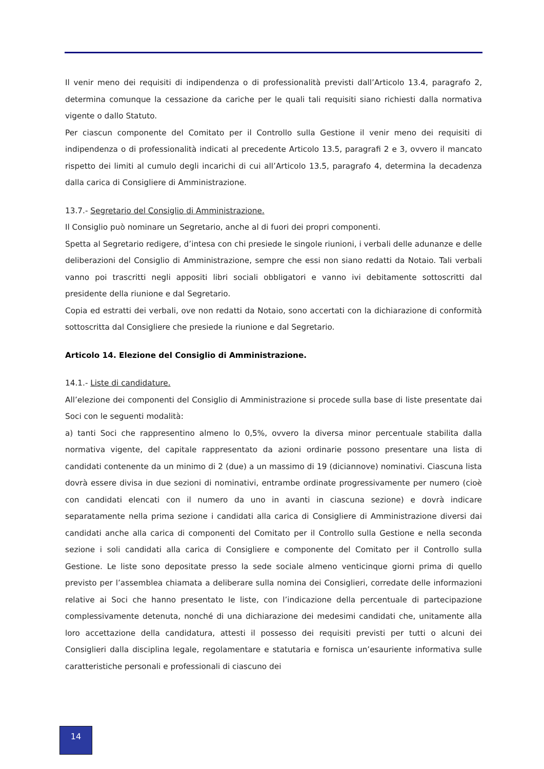Il venir meno dei requisiti di indipendenza o di professionalità previsti dall’Articolo 13.4, paragrafo 2, determina comunque la cessazione da cariche per le quali tali requisiti siano richiesti dalla normativa vigente o dallo Statuto.
Per ciascun componente del Comitato per il Controllo sulla Gestione il venir meno dei requisiti di indipendenza o di professionalità indicati al precedente Articolo 13.5, paragrafi 2 e 3, ovvero il mancato rispetto dei limiti al cumulo degli incarichi di cui all’Articolo 13.5, paragrafo 4, determina la decadenza dalla carica di Consigliere di Amministrazione.
13.7.- Segretario del Consiglio di Amministrazione.
Il Consiglio può nominare un Segretario, anche al di fuori dei propri componenti.
Spetta al Segretario redigere, d’intesa con chi presiede le singole riunioni, i verbali delle adunanze e delle deliberazioni del Consiglio di Amministrazione, sempre che essi non siano redatti da Notaio. Tali verbali vanno poi trascritti negli appositi libri sociali obbligatori e vanno ivi debitamente sottoscritti dal presidente della riunione e dal Segretario.
Copia ed estratti dei verbali, ove non redatti da Notaio, sono accertati con la dichiarazione di conformità sottoscritta dal Consigliere che presiede la riunione e dal Segretario.
Articolo 14. Elezione del Consiglio di Amministrazione.
14.1.- Liste di candidature.
All’elezione dei componenti del Consiglio di Amministrazione si procede sulla base di liste presentate dai Soci con le seguenti modalità:
a) tanti Soci che rappresentino almeno lo 0,5%, ovvero la diversa minor percentuale stabilita dalla normativa vigente, del capitale rappresentato da azioni ordinarie possono presentare una lista di candidati contenente da un minimo di 2 (due) a un massimo di 19 (diciannove) nominativi. Ciascuna lista dovrà essere divisa in due sezioni di nominativi, entrambe ordinate progressivamente per numero (cioè con candidati elencati con il numero da uno in avanti in ciascuna sezione) e dovrà indicare separatamente nella prima sezione i candidati alla carica di Consigliere di Amministrazione diversi dai candidati anche alla carica di componenti del Comitato per il Controllo sulla Gestione e nella seconda sezione i soli candidati alla carica di Consigliere e componente del Comitato per il Controllo sulla Gestione. Le liste sono depositate presso la sede sociale almeno venticinque giorni prima di quello previsto per l’assemblea chiamata a deliberare sulla nomina dei Consiglieri, corredate delle informazioni relative ai Soci che hanno presentato le liste, con l’indicazione della percentuale di partecipazione complessivamente detenuta, nonché di una dichiarazione dei medesimi candidati che, unitamente alla loro accettazione della candidatura, attesti il possesso dei requisiti previsti per tutti o alcuni dei Consiglieri dalla disciplina legale, regolamentare e statutaria e fornisca un’esauriente informativa sulle caratteristiche personali e professionali di ciascuno dei
14